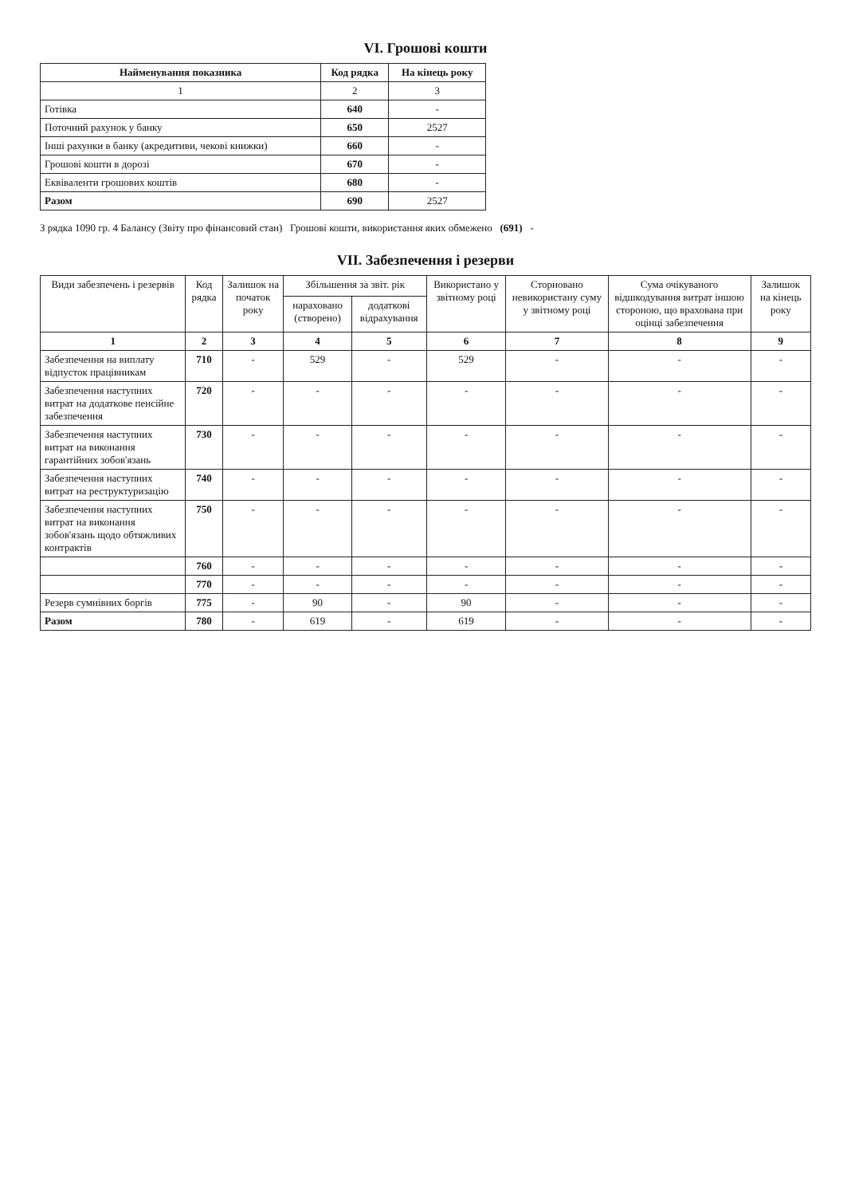VI. Грошові кошти
| Найменування показника | Код рядка | На кінець року |
| --- | --- | --- |
| 1 | 2 | 3 |
| Готівка | 640 | - |
| Поточний рахунок у банку | 650 | 2527 |
| Інші рахунки в банку (акредитиви, чекові книжки) | 660 | - |
| Грошові кошти в дорозі | 670 | - |
| Еквіваленти грошових коштів | 680 | - |
| Разом | 690 | 2527 |
З рядка 1090 гр. 4 Балансу (Звіту про фінансовий стан) Грошові кошти, використання яких обмежено (691) -
VII. Забезпечення і резерви
| Види забезпечень і резервів | Код рядка | Залишок на початок року | Збільшення за звіт. рік | | Використано у звітному році | Сторновано невикористану суму у звітному році | Сума очікуваного відшкодування витрат іншою стороною, що врахована при оцінці забезпечення | Залишок на кінець року |
| --- | --- | --- | --- | --- | --- | --- | --- | --- |
| | | | нараховано (створено) | додаткові відрахування | | | | |
| 1 | 2 | 3 | 4 | 5 | 6 | 7 | 8 | 9 |
| Забезпечення на виплату відпусток працівникам | 710 | - | 529 | - | 529 | - | - | - |
| Забезпечення наступних витрат на додаткове пенсійне забезпечення | 720 | - | - | - | - | - | - | - |
| Забезпечення наступних витрат на виконання гарантійних зобов'язань | 730 | - | - | - | - | - | - | - |
| Забезпечення наступних витрат на реструктуризацію | 740 | - | - | - | - | - | - | - |
| Забезпечення наступних витрат на виконання зобов'язань щодо обтяжливих контрактів | 750 | - | - | - | - | - | - | - |
| | 760 | - | - | - | - | - | - | - |
| | 770 | - | - | - | - | - | - | - |
| Резерв сумнівних боргів | 775 | - | 90 | - | 90 | - | - | - |
| Разом | 780 | - | 619 | - | 619 | - | - | - |